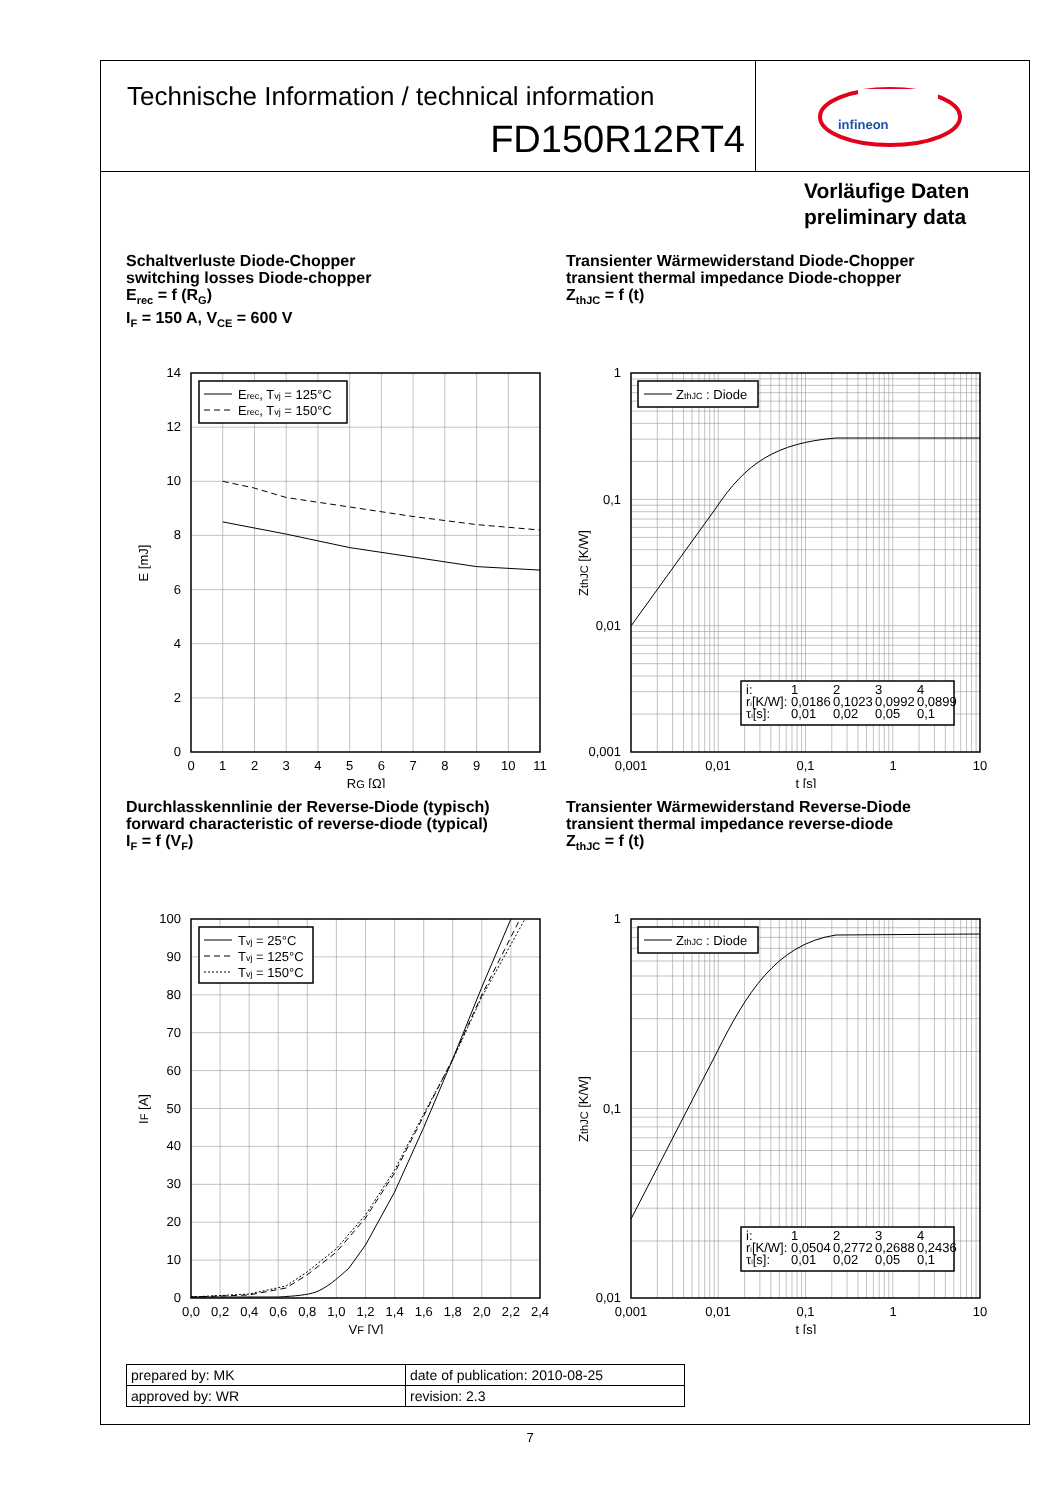Technische Information / technical information
FD150R12RT4
infineon
Vorläufige Daten
preliminary data
Schaltverluste Diode-Chopper
switching losses Diode-chopper
E<sub>rec</sub> = f (R<sub>G</sub>)
I<sub>F</sub> = 150 A, V<sub>CE</sub> = 600 V
Erec, Tvj = 125°C
Erec, Tvj = 150°C
14
12
10
8
6
4
2
0
0
1
2
3
4
5
6
7
8
9
10
11
RG [Ω]
E [mJ]
Transienter Wärmewiderstand Diode-Chopper
transient thermal impedance Diode-chopper
Z<sub>thJC</sub> = f (t)
ZthJC : Diode
i:
1
2
3
4
ri[K/W]:
0,0186
0,1023
0,0992
0,0899
τi[s]:
0,01
0,02
0,05
0,1
1
0,1
0,01
0,001
0,001
0,01
0,1
1
10
t [s]
ZthJC [K/W]
Durchlasskennlinie der Reverse-Diode (typisch)
forward characteristic of reverse-diode (typical)
I<sub>F</sub> = f (V<sub>F</sub>)
Tvj = 25°C
Tvj = 125°C
Tvj = 150°C
100
90
80
70
60
50
40
30
20
10
0
0,0
0,2
0,4
0,6
0,8
1,0
1,2
1,4
1,6
1,8
2,0
2,2
2,4
VF [V]
IF [A]
Transienter Wärmewiderstand Reverse-Diode
transient thermal impedance reverse-diode
Z<sub>thJC</sub> = f (t)
ZthJC : Diode
i:
1
2
3
4
ri[K/W]:
0,0504
0,2772
0,2688
0,2436
τi[s]:
0,01
0,02
0,05
0,1
1
0,1
0,01
0,001
0,01
0,1
1
10
t [s]
ZthJC [K/W]
| prepared by: MK | date of publication: 2010-08-25 |
| approved by: WR | revision: 2.3 |
7